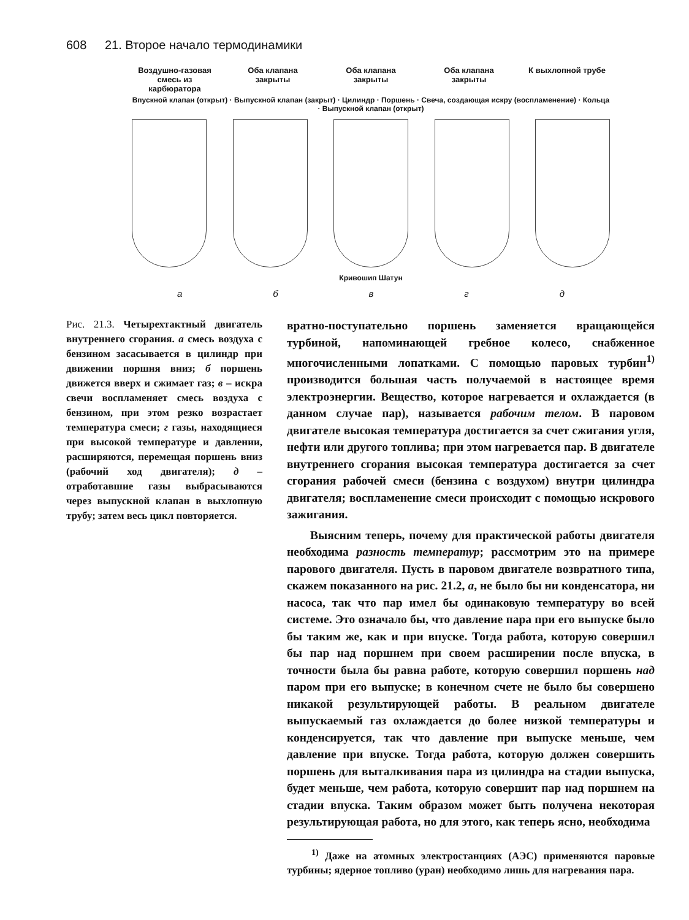608 21. Второе начало термодинамики
Воздушно-газовая смесь из карбюратора
Оба клапана закрыты
Оба клапана закрыты
Оба клапана закрыты
К выхлопной трубе
Впускной клапан (открыт) · Выпускной клапан (закрыт) · Цилиндр · Поршень · Свеча, создающая искру (воспламенение) · Кольца · Выпускной клапан (открыт)
Кривошип Шатун
а б в г д
Рис. 21.3. Четырехтактный двигатель внутреннего сгорания. а смесь воздуха с бензином засасывается в цилиндр при движении поршня вниз; б поршень движется вверх и сжимает газ; в – искра свечи воспламеняет смесь воздуха с бензином, при этом резко возрастает температура смеси; г газы, находящиеся при высокой температуре и давлении, расширяются, перемещая поршень вниз (рабочий ход двигателя); д – отработавшие газы выбрасываются через выпускной клапан в выхлопную трубу; затем весь цикл повторяется.
вратно-поступательно поршень заменяется вращающейся турбиной, напоминающей гребное колесо, снабженное многочисленными лопатками. С помощью паровых турбин<sup>1)</sup> производится большая часть получаемой в настоящее время электроэнергии. Вещество, которое нагревается и охлаждается (в данном случае пар), называется рабочим телом. В паровом двигателе высокая температура достигается за счет сжигания угля, нефти или другого топлива; при этом нагревается пар. В двигателе внутреннего сгорания высокая температура достигается за счет сгорания рабочей смеси (бензина с воздухом) внутри цилиндра двигателя; воспламенение смеси происходит с помощью искрового зажигания.
Выясним теперь, почему для практической работы двигателя необходима разность температур; рассмотрим это на примере парового двигателя. Пусть в паровом двигателе возвратного типа, скажем показанного на рис. 21.2, а, не было бы ни конденсатора, ни насоса, так что пар имел бы одинаковую температуру во всей системе. Это означало бы, что давление пара при его выпуске было бы таким же, как и при впуске. Тогда работа, которую совершил бы пар над поршнем при своем расширении после впуска, в точности была бы равна работе, которую совершил поршень над паром при его выпуске; в конечном счете не было бы совершено никакой результирующей работы. В реальном двигателе выпускаемый газ охлаждается до более низкой температуры и конденсируется, так что давление при выпуске меньше, чем давление при впуске. Тогда работа, которую должен совершить поршень для выталкивания пара из цилиндра на стадии выпуска, будет меньше, чем работа, которую совершит пар над поршнем на стадии впуска. Таким образом может быть получена некоторая результирующая работа, но для этого, как теперь ясно, необходима
<sup>1)</sup> Даже на атомных электростанциях (АЭС) применяются паровые турбины; ядерное топливо (уран) необходимо лишь для нагревания пара.